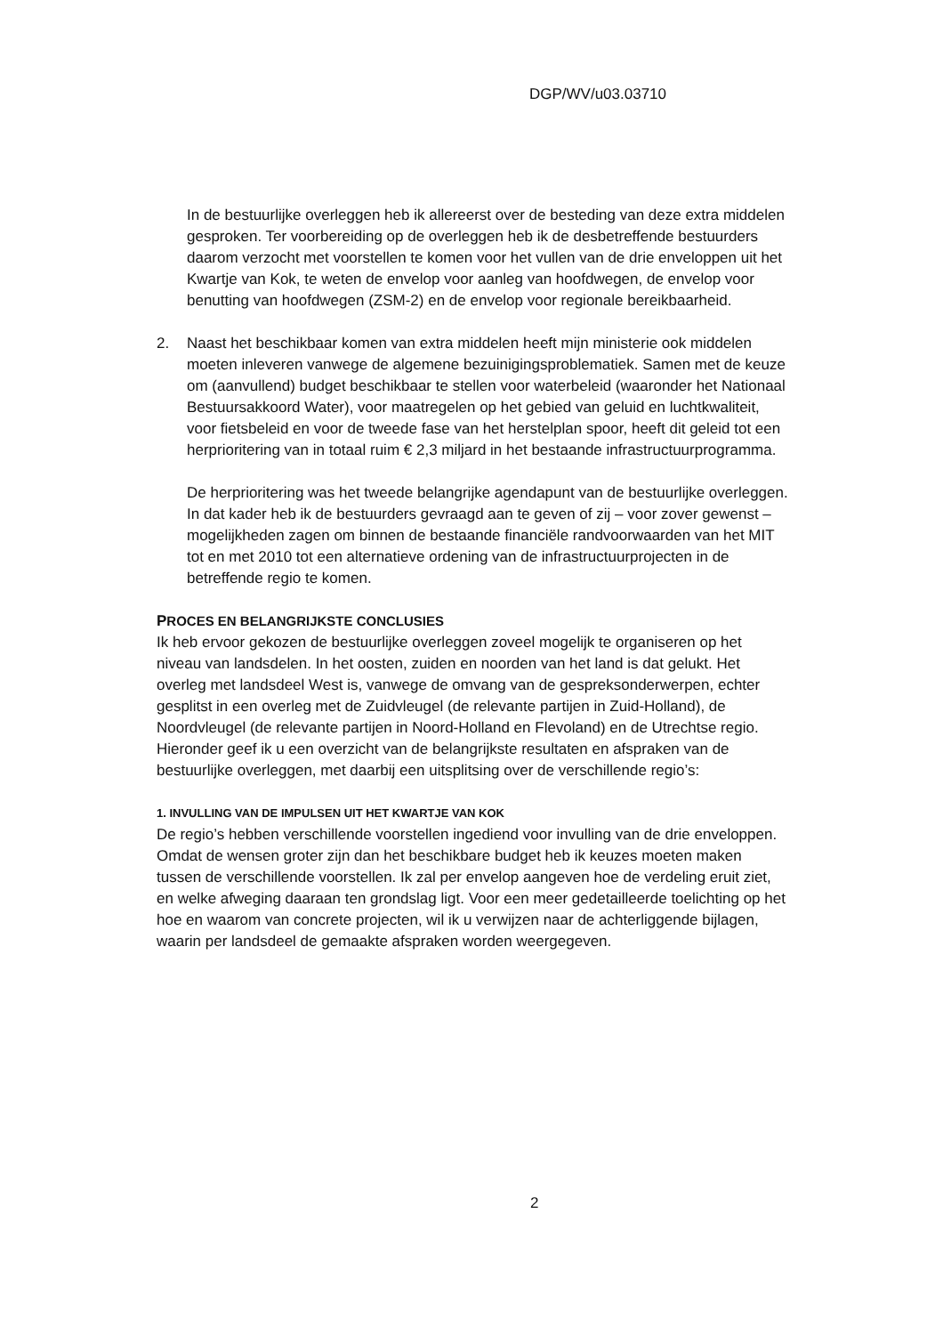DGP/WV/u03.03710
In de bestuurlijke overleggen heb ik allereerst over de besteding van deze extra middelen gesproken. Ter voorbereiding op de overleggen heb ik de desbetreffende bestuurders daarom verzocht met voorstellen te komen voor het vullen van de drie enveloppen uit het Kwartje van Kok, te weten de envelop voor aanleg van hoofdwegen, de envelop voor benutting van hoofdwegen (ZSM-2) en de envelop voor regionale bereikbaarheid.
2. Naast het beschikbaar komen van extra middelen heeft mijn ministerie ook middelen moeten inleveren vanwege de algemene bezuinigingsproblematiek. Samen met de keuze om (aanvullend) budget beschikbaar te stellen voor waterbeleid (waaronder het Nationaal Bestuursakkoord Water), voor maatregelen op het gebied van geluid en luchtkwaliteit, voor fietsbeleid en voor de tweede fase van het herstelplan spoor, heeft dit geleid tot een herprioritering van in totaal ruim € 2,3 miljard in het bestaande infrastructuurprogramma.
De herprioritering was het tweede belangrijke agendapunt van de bestuurlijke overleggen. In dat kader heb ik de bestuurders gevraagd aan te geven of zij – voor zover gewenst – mogelijkheden zagen om binnen de bestaande financiële randvoorwaarden van het MIT tot en met 2010 tot een alternatieve ordening van de infrastructuurprojecten in de betreffende regio te komen.
PROCES EN BELANGRIJKSTE CONCLUSIES
Ik heb ervoor gekozen de bestuurlijke overleggen zoveel mogelijk te organiseren op het niveau van landsdelen. In het oosten, zuiden en noorden van het land is dat gelukt. Het overleg met landsdeel West is, vanwege de omvang van de gespreksonderwerpen, echter gesplitst in een overleg met de Zuidvleugel (de relevante partijen in Zuid-Holland), de Noordvleugel (de relevante partijen in Noord-Holland en Flevoland) en de Utrechtse regio. Hieronder geef ik u een overzicht van de belangrijkste resultaten en afspraken van de bestuurlijke overleggen, met daarbij een uitsplitsing over de verschillende regio’s:
1. INVULLING VAN DE IMPULSEN UIT HET KWARTJE VAN KOK
De regio’s hebben verschillende voorstellen ingediend voor invulling van de drie enveloppen. Omdat de wensen groter zijn dan het beschikbare budget heb ik keuzes moeten maken tussen de verschillende voorstellen. Ik zal per envelop aangeven hoe de verdeling eruit ziet, en welke afweging daaraan ten grondslag ligt. Voor een meer gedetailleerde toelichting op het hoe en waarom van concrete projecten, wil ik u verwijzen naar de achterliggende bijlagen, waarin per landsdeel de gemaakte afspraken worden weergegeven.
2